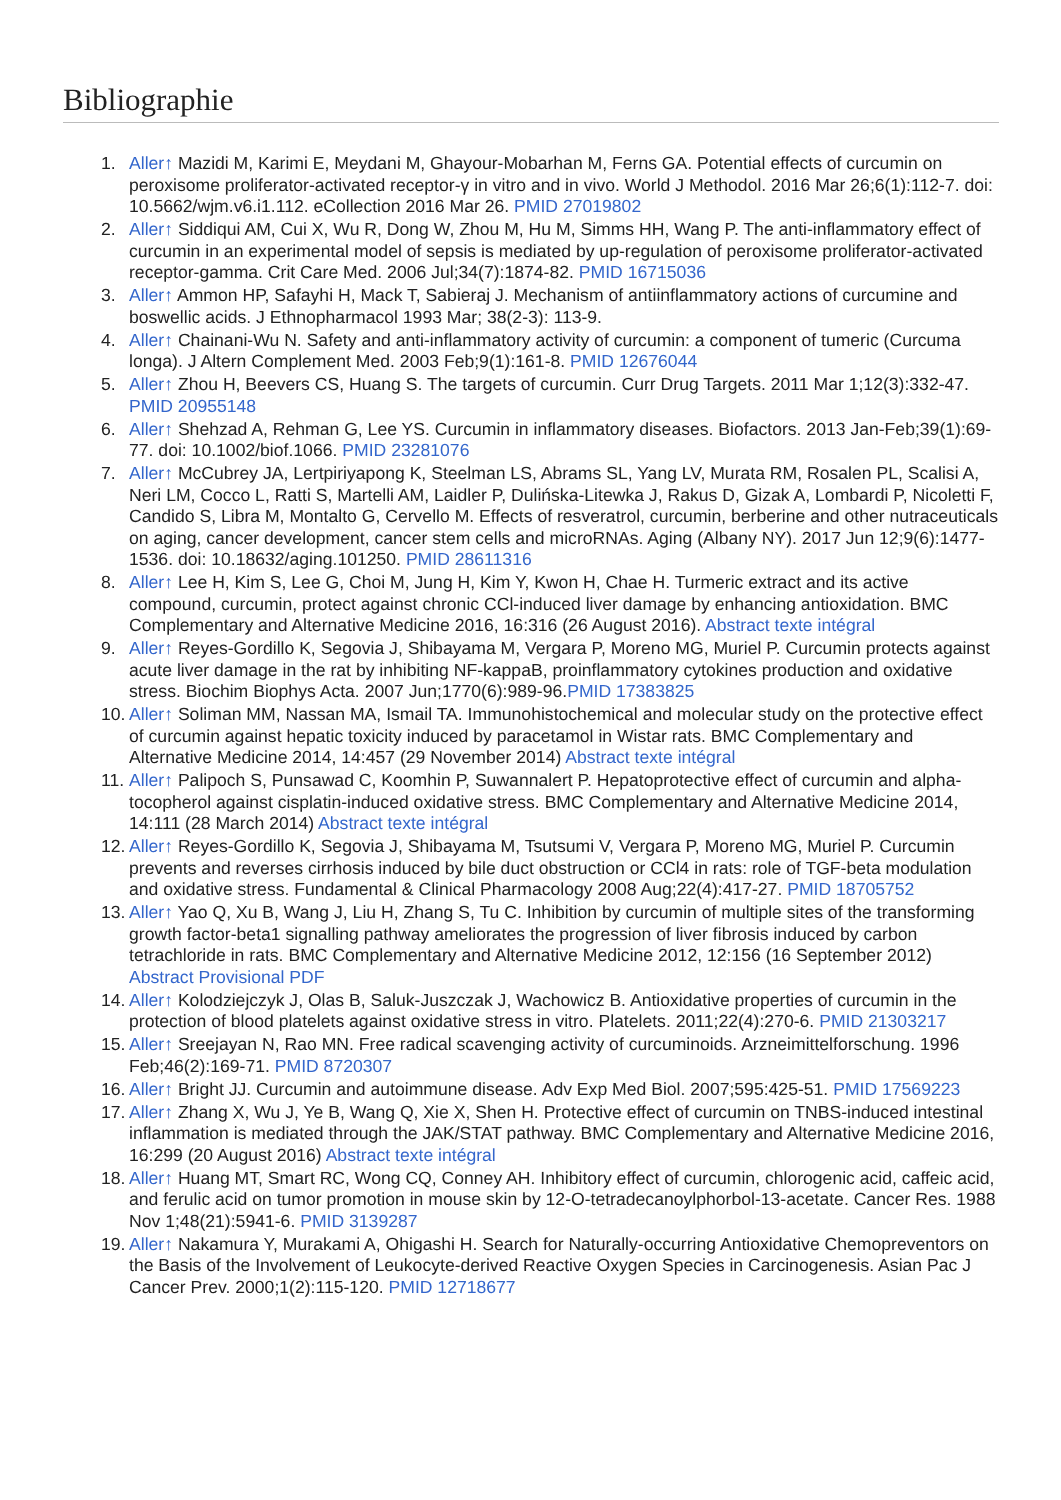Bibliographie
1. Aller↑ Mazidi M, Karimi E, Meydani M, Ghayour-Mobarhan M, Ferns GA. Potential effects of curcumin on peroxisome proliferator-activated receptor-γ in vitro and in vivo. World J Methodol. 2016 Mar 26;6(1):112-7. doi: 10.5662/wjm.v6.i1.112. eCollection 2016 Mar 26. PMID 27019802
2. Aller↑ Siddiqui AM, Cui X, Wu R, Dong W, Zhou M, Hu M, Simms HH, Wang P. The anti-inflammatory effect of curcumin in an experimental model of sepsis is mediated by up-regulation of peroxisome proliferator-activated receptor-gamma. Crit Care Med. 2006 Jul;34(7):1874-82. PMID 16715036
3. Aller↑ Ammon HP, Safayhi H, Mack T, Sabieraj J. Mechanism of antiinflammatory actions of curcumine and boswellic acids. J Ethnopharmacol 1993 Mar; 38(2-3): 113-9.
4. Aller↑ Chainani-Wu N. Safety and anti-inflammatory activity of curcumin: a component of tumeric (Curcuma longa). J Altern Complement Med. 2003 Feb;9(1):161-8. PMID 12676044
5. Aller↑ Zhou H, Beevers CS, Huang S. The targets of curcumin. Curr Drug Targets. 2011 Mar 1;12(3):332-47. PMID 20955148
6. Aller↑ Shehzad A, Rehman G, Lee YS. Curcumin in inflammatory diseases. Biofactors. 2013 Jan-Feb;39(1):69-77. doi: 10.1002/biof.1066. PMID 23281076
7. Aller↑ McCubrey JA, Lertpiriyapong K, Steelman LS, Abrams SL, Yang LV, Murata RM, Rosalen PL, Scalisi A, Neri LM, Cocco L, Ratti S, Martelli AM, Laidler P, Dulińska-Litewka J, Rakus D, Gizak A, Lombardi P, Nicoletti F, Candido S, Libra M, Montalto G, Cervello M. Effects of resveratrol, curcumin, berberine and other nutraceuticals on aging, cancer development, cancer stem cells and microRNAs. Aging (Albany NY). 2017 Jun 12;9(6):1477-1536. doi: 10.18632/aging.101250. PMID 28611316
8. Aller↑ Lee H, Kim S, Lee G, Choi M, Jung H, Kim Y, Kwon H, Chae H. Turmeric extract and its active compound, curcumin, protect against chronic CCl-induced liver damage by enhancing antioxidation. BMC Complementary and Alternative Medicine 2016, 16:316 (26 August 2016). Abstract texte intégral
9. Aller↑ Reyes-Gordillo K, Segovia J, Shibayama M, Vergara P, Moreno MG, Muriel P. Curcumin protects against acute liver damage in the rat by inhibiting NF-kappaB, proinflammatory cytokines production and oxidative stress. Biochim Biophys Acta. 2007 Jun;1770(6):989-96.PMID 17383825
10. Aller↑ Soliman MM, Nassan MA, Ismail TA. Immunohistochemical and molecular study on the protective effect of curcumin against hepatic toxicity induced by paracetamol in Wistar rats. BMC Complementary and Alternative Medicine 2014, 14:457 (29 November 2014) Abstract texte intégral
11. Aller↑ Palipoch S, Punsawad C, Koomhin P, Suwannalert P. Hepatoprotective effect of curcumin and alpha-tocopherol against cisplatin-induced oxidative stress. BMC Complementary and Alternative Medicine 2014, 14:111 (28 March 2014) Abstract texte intégral
12. Aller↑ Reyes-Gordillo K, Segovia J, Shibayama M, Tsutsumi V, Vergara P, Moreno MG, Muriel P. Curcumin prevents and reverses cirrhosis induced by bile duct obstruction or CCl4 in rats: role of TGF-beta modulation and oxidative stress. Fundamental & Clinical Pharmacology 2008 Aug;22(4):417-27. PMID 18705752
13. Aller↑ Yao Q, Xu B, Wang J, Liu H, Zhang S, Tu C. Inhibition by curcumin of multiple sites of the transforming growth factor-beta1 signalling pathway ameliorates the progression of liver fibrosis induced by carbon tetrachloride in rats. BMC Complementary and Alternative Medicine 2012, 12:156 (16 September 2012) Abstract Provisional PDF
14. Aller↑ Kolodziejczyk J, Olas B, Saluk-Juszczak J, Wachowicz B. Antioxidative properties of curcumin in the protection of blood platelets against oxidative stress in vitro. Platelets. 2011;22(4):270-6. PMID 21303217
15. Aller↑ Sreejayan N, Rao MN. Free radical scavenging activity of curcuminoids. Arzneimittelforschung. 1996 Feb;46(2):169-71. PMID 8720307
16. Aller↑ Bright JJ. Curcumin and autoimmune disease. Adv Exp Med Biol. 2007;595:425-51. PMID 17569223
17. Aller↑ Zhang X, Wu J, Ye B, Wang Q, Xie X, Shen H. Protective effect of curcumin on TNBS-induced intestinal inflammation is mediated through the JAK/STAT pathway. BMC Complementary and Alternative Medicine 2016, 16:299 (20 August 2016) Abstract texte intégral
18. Aller↑ Huang MT, Smart RC, Wong CQ, Conney AH. Inhibitory effect of curcumin, chlorogenic acid, caffeic acid, and ferulic acid on tumor promotion in mouse skin by 12-O-tetradecanoylphorbol-13-acetate. Cancer Res. 1988 Nov 1;48(21):5941-6. PMID 3139287
19. Aller↑ Nakamura Y, Murakami A, Ohigashi H. Search for Naturally-occurring Antioxidative Chemopreventors on the Basis of the Involvement of Leukocyte-derived Reactive Oxygen Species in Carcinogenesis. Asian Pac J Cancer Prev. 2000;1(2):115-120. PMID 12718677